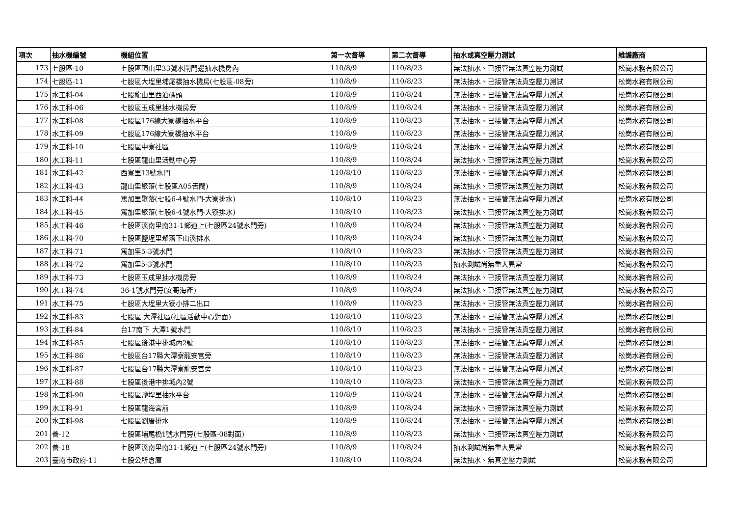| 項次 | 抽水機編號 | 機組位置 | 第一次督導 | 第二次督導 | 抽水或真空壓力測試 | 維護廠商 |
| --- | --- | --- | --- | --- | --- | --- |
| 173 | 七股區-10 | 七股區頂山里33號水閘門邊抽水機房內 | 110/8/9 | 110/8/23 | 無法抽水、已接管無法真空壓力測試 | 松崗水務有限公司 |
| 174 | 七股區-11 | 七股區大埕里埔尾橋抽水機房(七股區-08旁) | 110/8/9 | 110/8/23 | 無法抽水、已接管無法真空壓力測試 | 松崗水務有限公司 |
| 175 | 水工科-04 | 七股龍山里西泊碼頭 | 110/8/9 | 110/8/24 | 無法抽水、已接管無法真空壓力測試 | 松崗水務有限公司 |
| 176 | 水工科-06 | 七股區玉成里抽水機房旁 | 110/8/9 | 110/8/24 | 無法抽水、已接管無法真空壓力測試 | 松崗水務有限公司 |
| 177 | 水工科-08 | 七股區176線大寮橋抽水平台 | 110/8/9 | 110/8/23 | 無法抽水、已接管無法真空壓力測試 | 松崗水務有限公司 |
| 178 | 水工科-09 | 七股區176線大寮橋抽水平台 | 110/8/9 | 110/8/23 | 無法抽水、已接管無法真空壓力測試 | 松崗水務有限公司 |
| 179 | 水工科-10 | 七股區中寮社區 | 110/8/9 | 110/8/24 | 無法抽水、已接管無法真空壓力測試 | 松崗水務有限公司 |
| 180 | 水工科-11 | 七股區龍山里活動中心旁 | 110/8/9 | 110/8/24 | 無法抽水、已接管無法真空壓力測試 | 松崗水務有限公司 |
| 181 | 水工科-42 | 西寮里13號水門 | 110/8/10 | 110/8/23 | 無法抽水、已接管無法真空壓力測試 | 松崗水務有限公司 |
| 182 | 水工科-43 | 龍山里聚落(七股區A05舌閥) | 110/8/9 | 110/8/24 | 無法抽水、已接管無法真空壓力測試 | 松崗水務有限公司 |
| 183 | 水工科-44 | 篤加里聚落(七股6-4號水門-大寮排水) | 110/8/10 | 110/8/23 | 無法抽水、已接管無法真空壓力測試 | 松崗水務有限公司 |
| 184 | 水工科-45 | 篤加里聚落(七股6-4號水門-大寮排水) | 110/8/10 | 110/8/23 | 無法抽水、已接管無法真空壓力測試 | 松崗水務有限公司 |
| 185 | 水工科-46 | 七股區溪南里南31-1鄉道上(七股區24號水門旁) | 110/8/9 | 110/8/24 | 無法抽水、已接管無法真空壓力測試 | 松崗水務有限公司 |
| 186 | 水工科-70 | 七股區鹽埕里聚落下山溪排水 | 110/8/9 | 110/8/24 | 無法抽水、已接管無法真空壓力測試 | 松崗水務有限公司 |
| 187 | 水工科-71 | 篤加里5-3號水門 | 110/8/10 | 110/8/23 | 無法抽水、已接管無法真空壓力測試 | 松崗水務有限公司 |
| 188 | 水工科-72 | 篤加里5-3號水門 | 110/8/10 | 110/8/23 | 抽水測試尚無重大異常 | 松崗水務有限公司 |
| 189 | 水工科-73 | 七股區玉成里抽水機房旁 | 110/8/9 | 110/8/24 | 無法抽水、已接管無法真空壓力測試 | 松崗水務有限公司 |
| 190 | 水工科-74 | 36-1號水門旁(安哥海產) | 110/8/9 | 110/8/24 | 無法抽水、已接管無法真空壓力測試 | 松崗水務有限公司 |
| 191 | 水工科-75 | 七股區大埕里大寮小排二出口 | 110/8/9 | 110/8/23 | 無法抽水、已接管無法真空壓力測試 | 松崗水務有限公司 |
| 192 | 水工科-83 | 七股區 大潭社區(社區活動中心對面) | 110/8/10 | 110/8/23 | 無法抽水、已接管無法真空壓力測試 | 松崗水務有限公司 |
| 193 | 水工科-84 | 台17南下 大潭1號水門 | 110/8/10 | 110/8/23 | 無法抽水、已接管無法真空壓力測試 | 松崗水務有限公司 |
| 194 | 水工科-85 | 七股區後港中排城內2號 | 110/8/10 | 110/8/23 | 無法抽水、已接管無法真空壓力測試 | 松崗水務有限公司 |
| 195 | 水工科-86 | 七股區台17縣大潭寮龍安宮旁 | 110/8/10 | 110/8/23 | 無法抽水、已接管無法真空壓力測試 | 松崗水務有限公司 |
| 196 | 水工科-87 | 七股區台17縣大潭寮龍安宮旁 | 110/8/10 | 110/8/23 | 無法抽水、已接管無法真空壓力測試 | 松崗水務有限公司 |
| 197 | 水工科-88 | 七股區後港中排城內2號 | 110/8/10 | 110/8/23 | 無法抽水、已接管無法真空壓力測試 | 松崗水務有限公司 |
| 198 | 水工科-90 | 七股區鹽埕里抽水平台 | 110/8/9 | 110/8/24 | 無法抽水、已接管無法真空壓力測試 | 松崗水務有限公司 |
| 199 | 水工科-91 | 七股區龍海宮前 | 110/8/9 | 110/8/24 | 無法抽水、已接管無法真空壓力測試 | 松崗水務有限公司 |
| 200 | 水工科-98 | 七股區劉厝排水 | 110/8/9 | 110/8/24 | 無法抽水、已接管無法真空壓力測試 | 松崗水務有限公司 |
| 201 | 養-12 | 七股區埔尾橋1號水門旁(七股區-08對面) | 110/8/9 | 110/8/23 | 無法抽水、已接管無法真空壓力測試 | 松崗水務有限公司 |
| 202 | 養-18 | 七股區溪南里南31-1鄉道上(七股區24號水門旁) | 110/8/9 | 110/8/24 | 抽水測試尚無重大異常 | 松崗水務有限公司 |
| 203 | 臺南市政府-11 | 七股公所倉庫 | 110/8/10 | 110/8/24 | 無法抽水、無真空壓力測試 | 松崗水務有限公司 |